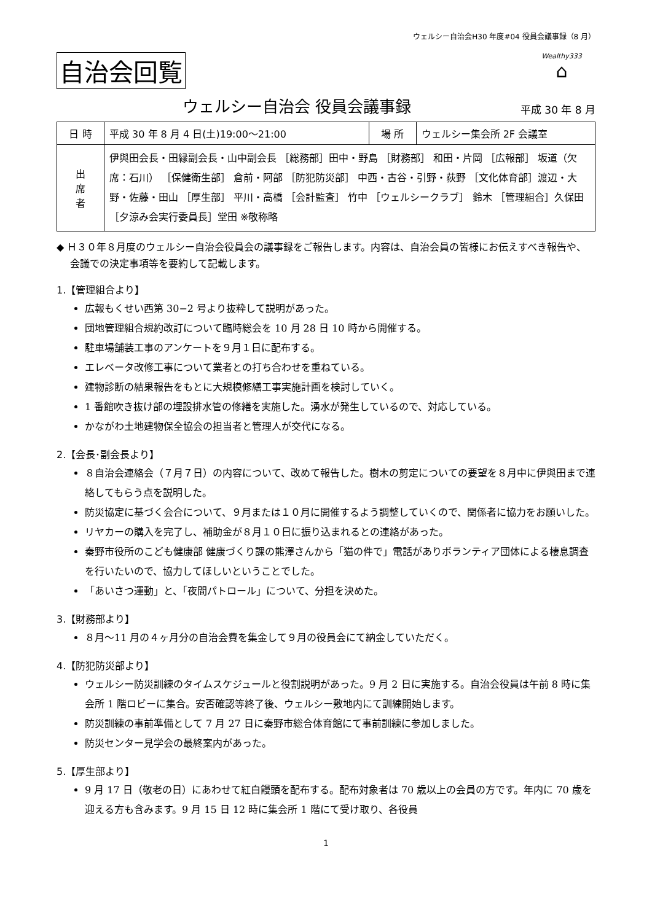ウェルシー自治会H30 年度#04 役員会議事録（8 月）
自治会回覧
Wealthy333
⌂
ウェルシー自治会 役員会議事録
平成 30 年 8 月
| 日 時 | 平成 30 年 8 月 4 日(土)19:00～21:00 | 場 所 | ウェルシー集会所 2F 会議室 |
| 出 席 者 | 伊與田会長・田縁副会長・山中副会長 ［総務部］田中・野島 ［財務部］ 和田・片岡 ［広報部］ 坂道（欠席：石川） ［保健衛生部］ 倉前・阿部 ［防犯防災部］ 中西・古谷・引野・荻野 ［文化体育部］渡辺・大野・佐藤・田山 ［厚生部］ 平川・高橋 ［会計監査］ 竹中 ［ウェルシークラブ］ 鈴木 ［管理組合］久保田 ［夕涼み会実行委員長］堂田 ※敬称略 | | |
◆ Ｈ３０年８月度のウェルシー自治会役員会の議事録をご報告します。内容は、自治会員の皆様にお伝えすべき報告や、会議での決定事項等を要約して記載します。
1.【管理組合より】
広報もくせい西第 30−2 号より抜粋して説明があった。
団地管理組合規約改訂について臨時総会を 10 月 28 日 10 時から開催する。
駐車場舗装工事のアンケートを９月１日に配布する。
エレベータ改修工事について業者との打ち合わせを重ねている。
建物診断の結果報告をもとに大規模修繕工事実施計画を検討していく。
1 番館吹き抜け部の埋設排水管の修繕を実施した。湧水が発生しているので、対応している。
かながわ土地建物保全協会の担当者と管理人が交代になる。
2.【会長･副会長より】
８自治会連絡会（７月７日）の内容について、改めて報告した。樹木の剪定についての要望を８月中に伊與田まで連絡してもらう点を説明した。
防災協定に基づく会合について、９月または１０月に開催するよう調整していくので、関係者に協力をお願いした。
リヤカーの購入を完了し、補助金が８月１０日に振り込まれるとの連絡があった。
秦野市役所のこども健康部 健康づくり課の熊澤さんから「猫の件で」電話がありボランティア団体による棲息調査を行いたいので、協力してほしいということでした。
「あいさつ運動」と、「夜間パトロール」について、分担を決めた。
3.【財務部より】
８月～11 月の４ヶ月分の自治会費を集金して９月の役員会にて納金していただく。
4.【防犯防災部より】
ウェルシー防災訓練のタイムスケジュールと役割説明があった。9 月 2 日に実施する。自治会役員は午前 8 時に集会所 1 階ロビーに集合。安否確認等終了後、ウェルシー敷地内にて訓練開始します。
防災訓練の事前準備として 7 月 27 日に秦野市総合体育館にて事前訓練に参加しました。
防災センター見学会の最終案内があった。
5.【厚生部より】
9 月 17 日（敬老の日）にあわせて紅白饅頭を配布する。配布対象者は 70 歳以上の会員の方です。年内に 70 歳を迎える方も含みます。9 月 15 日 12 時に集会所 1 階にて受け取り、各役員
1